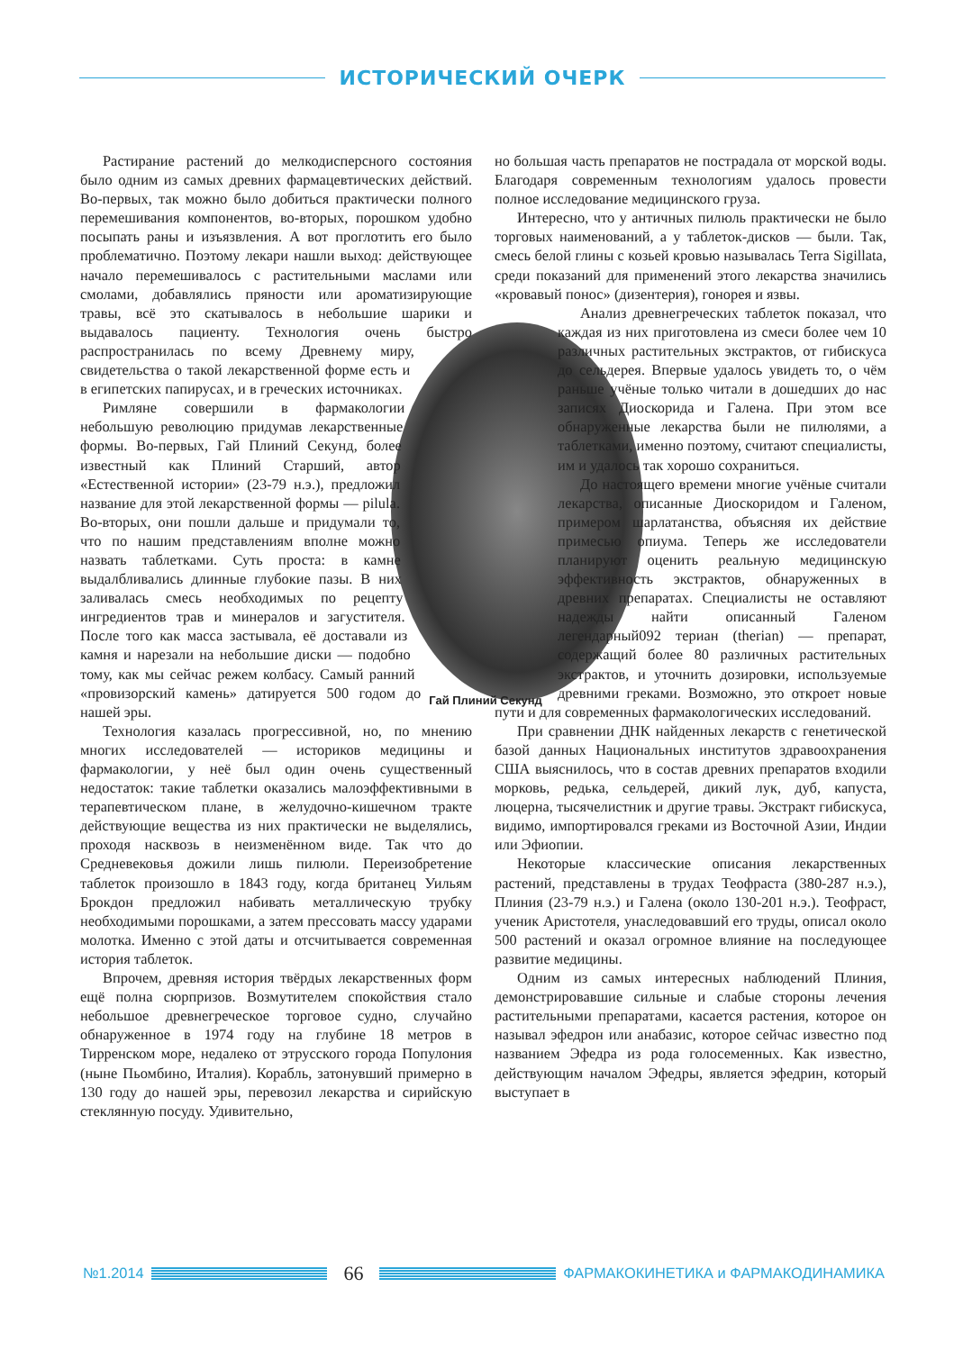ИСТОРИЧЕСКИЙ ОЧЕРК
Растирание растений до мелкодисперсного состояния было одним из самых древних фармацевтических действий. Во-первых, так можно было добиться практически полного перемешивания компонентов, во-вторых, порошком удобно посыпать раны и изъязвления. А вот проглотить его было проблематично. Поэтому лекари нашли выход: действующее начало перемешивалось с растительными маслами или смолами, добавлялись пряности или ароматизирующие травы, всё это скатывалось в небольшие шарики и выдавалось пациенту. Технология очень быстро распространилась по всему Древнему миру, свидетельства о такой лекарственной форме есть и в египетских папирусах, и в греческих источниках.
Римляне совершили в фармакологии небольшую революцию придумав лекарственные формы. Во-первых, Гай Плиний Секунд, более известный как Плиний Старший, автор «Естественной истории» (23-79 н.э.), предложил название для этой лекарственной формы — pilula. Во-вторых, они пошли дальше и придумали то, что по нашим представлениям вполне можно назвать таблетками. Суть проста: в камне выдалбливались длинные глубокие пазы. В них заливалась смесь необходимых по рецепту ингредиентов трав и минералов и загустителя. После того как масса застывала, её доставали из камня и нарезали на небольшие диски — подобно тому, как мы сейчас режем колбасу. Самый ранний «провизорский камень» датируется 500 годом до нашей эры.
Технология казалась прогрессивной, но, по мнению многих исследователей — историков медицины и фармакологии, у неё был один очень существенный недостаток: такие таблетки оказались малоэффективными в терапевтическом плане, в желудочно-кишечном тракте действующие вещества из них практически не выделялись, проходя насквозь в неизменённом виде. Так что до Средневековья дожили лишь пилюли. Переизобретение таблеток произошло в 1843 году, когда британец Уильям Брокдон предложил набивать металлическую трубку необходимыми порошками, а затем прессовать массу ударами молотка. Именно с этой даты и отсчитывается современная история таблеток.
Впрочем, древняя история твёрдых лекарственных форм ещё полна сюрпризов. Возмутителем спокойствия стало небольшое древнегреческое торговое судно, случайно обнаруженное в 1974 году на глубине 18 метров в Тирренском море, недалеко от этрусского города Популония (ныне Пьомбино, Италия). Корабль, затонувший примерно в 130 году до нашей эры, перевозил лекарства и сирийскую стеклянную посуду. Удивительно,
но большая часть препаратов не пострадала от морской воды. Благодаря современным технологиям удалось провести полное исследование медицинского груза.
Интересно, что у античных пилюль практически не было торговых наименований, а у таблеток-дисков — были. Так, смесь белой глины с козьей кровью называлась Terra Sigillata, среди показаний для применений этого лекарства значились «кровавый понос» (дизентерия), гонорея и язвы.
Гай Плиний Секунд
Анализ древнегреческих таблеток показал, что каждая из них приготовлена из смеси более чем 10 различных растительных экстрактов, от гибискуса до сельдерея. Впервые удалось увидеть то, о чём раньше учёные только читали в дошедших до нас записях Диоскорида и Галена. При этом все обнаруженные лекарства были не пилюлями, а таблетками, именно поэтому, считают специалисты, им и удалось так хорошо сохраниться.
До настоящего времени многие учёные считали лекарства, описанные Диоскоридом и Галеном, примером шарлатанства, объясняя их действие примесью опиума. Теперь же исследователи планируют оценить реальную медицинскую эффективность экстрактов, обнаруженных в древних препаратах. Специалисты не оставляют надежды найти описанный Галеном легендарный092 териан (therian) — препарат, содержащий более 80 различных растительных экстрактов, и уточнить дозировки, используемые древними греками. Возможно, это откроет новые пути и для современных фармакологических исследований.
При сравнении ДНК найденных лекарств с генетической базой данных Национальных институтов здравоохранения США выяснилось, что в состав древних препаратов входили морковь, редька, сельдерей, дикий лук, дуб, капуста, люцерна, тысячелистник и другие травы. Экстракт гибискуса, видимо, импортировался греками из Восточной Азии, Индии или Эфиопии.
Некоторые классические описания лекарственных растений, представлены в трудах Теофраста (380-287 н.э.), Плиния (23-79 н.э.) и Галена (около 130-201 н.э.). Теофраст, ученик Аристотеля, унаследовавший его труды, описал около 500 растений и оказал огромное влияние на последующее развитие медицины.
Одним из самых интересных наблюдений Плиния, демонстрировавшие сильные и слабые стороны лечения растительными препаратами, касается растения, которое он называл эфедрон или анабазис, которое сейчас известно под названием Эфедра из рода голосеменных. Как известно, действующим началом Эфедры, является эфедрин, который выступает в
№1.2014
66
ФАРМАКОКИНЕТИКА и ФАРМАКОДИНАМИКА